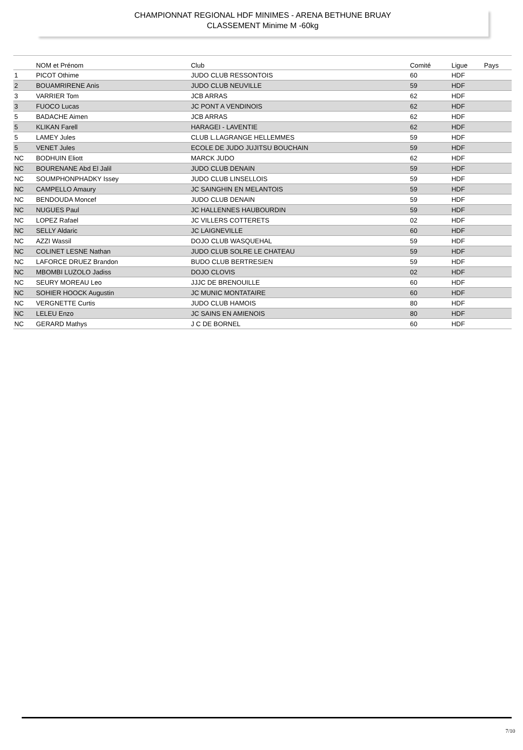CHAMPIONNAT REGIONAL HDF MINIMES - ARENA BETHUNE BRUAY
CLASSEMENT Minime M -60kg
| | NOM et Prénom | Club | Comité | Ligue | Pays |
| --- | --- | --- | --- | --- | --- |
| 1 | PICOT Othime | JUDO CLUB RESSONTOIS | 60 | HDF | |
| 2 | BOUAMRIRENE Anis | JUDO CLUB NEUVILLE | 59 | HDF | |
| 3 | VARRIER Tom | JCB ARRAS | 62 | HDF | |
| 3 | FUOCO Lucas | JC PONT A VENDINOIS | 62 | HDF | |
| 5 | BADACHE Aimen | JCB ARRAS | 62 | HDF | |
| 5 | KLIKAN Farell | HARAGEI - LAVENTIE | 62 | HDF | |
| 5 | LAMEY Jules | CLUB L.LAGRANGE HELLEMMES | 59 | HDF | |
| 5 | VENET Jules | ECOLE DE JUDO JUJITSU BOUCHAIN | 59 | HDF | |
| NC | BODHUIN Eliott | MARCK JUDO | 62 | HDF | |
| NC | BOURENANE Abd El Jalil | JUDO CLUB DENAIN | 59 | HDF | |
| NC | SOUMPHONPHADKY Issey | JUDO CLUB LINSELLOIS | 59 | HDF | |
| NC | CAMPELLO Amaury | JC SAINGHIN EN MELANTOIS | 59 | HDF | |
| NC | BENDOUDA Moncef | JUDO CLUB DENAIN | 59 | HDF | |
| NC | NUGUES Paul | JC HALLENNES HAUBOURDIN | 59 | HDF | |
| NC | LOPEZ Rafael | JC VILLERS COTTERETS | 02 | HDF | |
| NC | SELLY Aldaric | JC LAIGNEVILLE | 60 | HDF | |
| NC | AZZI Wassil | DOJO CLUB WASQUEHAL | 59 | HDF | |
| NC | COLINET LESNE Nathan | JUDO CLUB SOLRE LE CHATEAU | 59 | HDF | |
| NC | LAFORCE DRUEZ Brandon | BUDO CLUB BERTRESIEN | 59 | HDF | |
| NC | MBOMBI LUZOLO Jadiss | DOJO CLOVIS | 02 | HDF | |
| NC | SEURY MOREAU Leo | JJJC DE BRENOUILLE | 60 | HDF | |
| NC | SOHIER HOOCK Augustin | JC MUNIC MONTATAIRE | 60 | HDF | |
| NC | VERGNETTE Curtis | JUDO CLUB HAMOIS | 80 | HDF | |
| NC | LELEU Enzo | JC SAINS EN AMIENOIS | 80 | HDF | |
| NC | GERARD Mathys | J C DE BORNEL | 60 | HDF | |
7/10